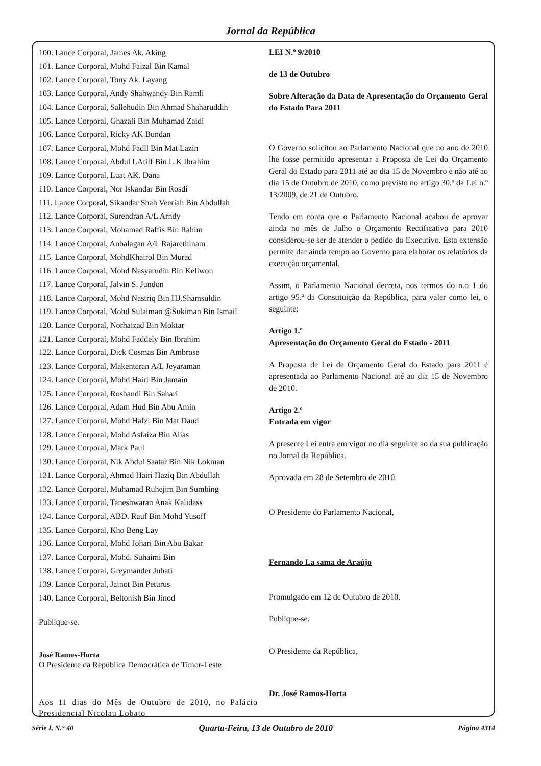Jornal da República
100. Lance Corporal, James Ak. Aking
101. Lance Corporal, Mohd Faizal Bin Kamal
102. Lance Corporal, Tony Ak. Layang
103. Lance Corporal, Andy Shahwandy Bin Ramli
104. Lance Corporal, Sallehudin Bin Ahmad Shaharuddin
105. Lance Corporal, Ghazali Bin Muhamad Zaidi
106. Lance Corporal, Ricky AK Bundan
107. Lance Corporal, Mohd Fadll Bin Mat Lazin
108. Lance Corporal, Abdul LAtiff Bin L.K Ibrahim
109. Lance Corporal, Luat AK. Dana
110. Lance Corporal, Nor Iskandar Bin Rosdi
111. Lance Corporal, Sikandar Shah Veeriah Bin Abdullah
112. Lance Corporal, Surendran A/L Arndy
113. Lance Corporal, Mohamad Raffis Bin Rahim
114. Lance Corporal, Anbalagan A/L Rajarethinam
115. Lance Corporal, MohdKhairol Bin Murad
116. Lance Corporal, Mohd Nasyarudin Bin Kellwon
117. Lance Corporal, Jalvin S. Jundon
118. Lance Corporal, Mohd Nastriq Bin HJ.Shamsuldin
119. Lance Corporal, Mohd Sulaiman @Sukiman Bin Ismail
120. Lance Corporal, Norhaizad Bin Moktar
121. Lance Corporal, Mohd Faddely Bin Ibrahim
122. Lance Corporal, Dick Cosmas Bin Ambrose
123. Lance Corporal, Makenteran A/L Jeyaraman
124. Lance Corporal, Mohd Hairi Bin Jamain
125. Lance Corporal, Roshandi Bin Sahari
126. Lance Corporal, Adam Hud Bin Abu Amin
127. Lance Corporal, Mohd Hafzi Bin Mat Daud
128. Lance Corporal, Mohd Asfaiza Bin Alias
129. Lance Corporal, Mark Paul
130. Lance Corporal, Nik Abdul Saatar Bin Nik Lokman
131. Lance Corporal, Ahmad Hairi Haziq Bin Abdullah
132. Lance Corporal, Muhamad Ruhejim Bin Sumbing
133. Lance Corporal, Taneshwaran Anak Kalidass
134. Lance Corporal, ABD. Rauf Bin Mohd Yusoff
135. Lance Corporal, Kho Beng Lay
136. Lance Corporal, Mohd Johari Bin Abu Bakar
137. Lance Corporal, Mohd. Suhaimi Bin
138. Lance Corporal, Greymander Juhati
139. Lance Corporal, Jainot Bin Peturus
140. Lance Corporal, Beltonish Bin Jinod
Publique-se.
José Ramos-Horta
O Presidente da República Democrática de Timor-Leste
Aos 11 dias do Mês de Outubro de 2010, no Palácio Presidencial Nicolau Lobato
LEI N.º 9/2010
de 13 de Outubro
Sobre Alteração da Data de Apresentação do Orçamento Geral do Estado Para 2011
O Governo solicitou ao Parlamento Nacional que no ano de 2010 lhe fosse permitido apresentar a Proposta de Lei do Orçamento Geral do Estado para 2011 até ao dia 15 de Novembro e não até ao dia 15 de Outubro de 2010, como previsto no artigo 30.º da Lei n.º 13/2009, de 21 de Outubro.
Tendo em conta que o Parlamento Nacional acabou de aprovar ainda no mês de Julho o Orçamento Rectificativo para 2010 considerou-se ser de atender o pedido do Executivo. Esta extensão permite dar ainda tempo ao Governo para elaborar os relatórios da execução orçamental.
Assim, o Parlamento Nacional decreta, nos termos do n.o 1 do artigo 95.º da Constituição da República, para valer como lei, o seguinte:
Artigo 1.º
Apresentação do Orçamento Geral do Estado - 2011
A Proposta de Lei de Orçamento Geral do Estado para 2011 é apresentada ao Parlamento Nacional até ao dia 15 de Novembro de 2010.
Artigo 2.º
Entrada em vigor
A presente Lei entra em vigor no dia seguinte ao da sua publicação no Jornal da República.
Aprovada em 28 de Setembro de 2010.
O Presidente do Parlamento Nacional,
Fernando La sama de Araújo
Promulgado em 12 de Outubro de 2010.
Publique-se.
O Presidente da República,
Dr. José Ramos-Horta
Série I, N.° 40 Quarta-Feira, 13 de Outubro de 2010 Página 4314